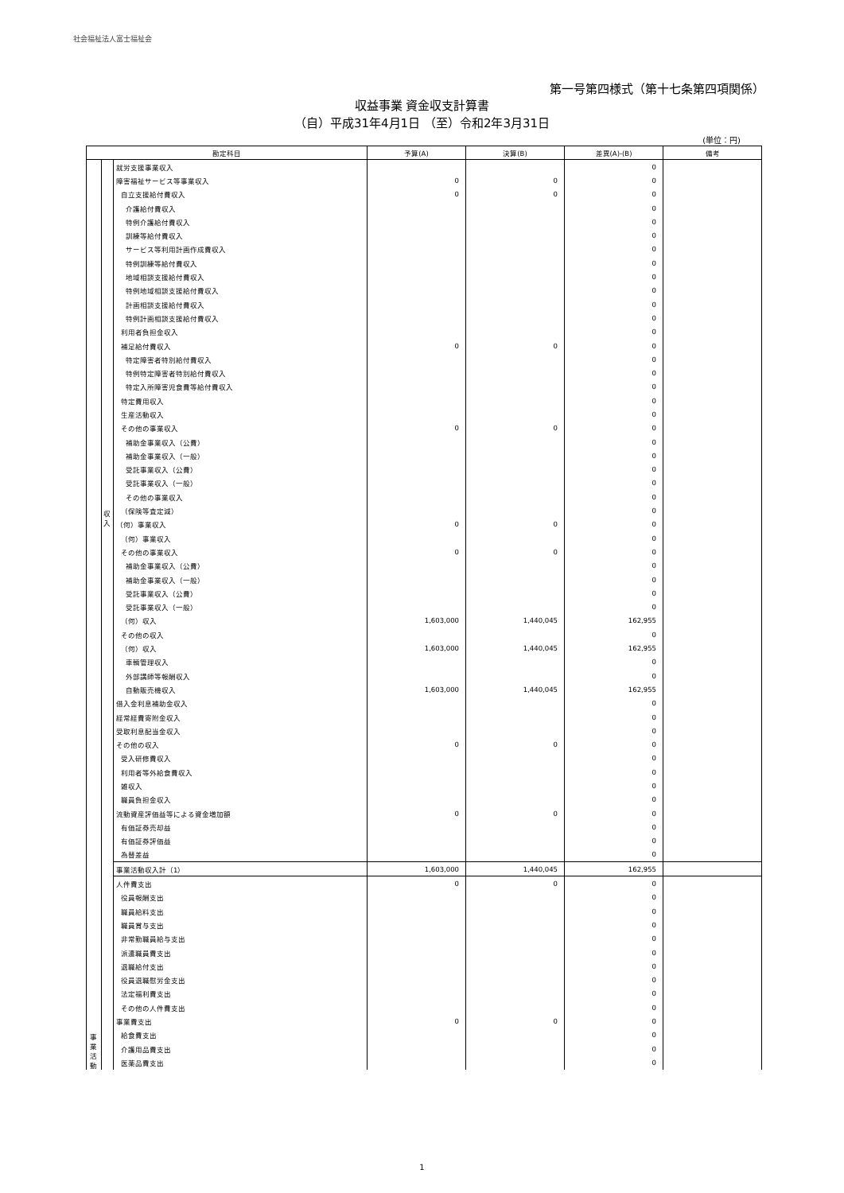社会福祉法人富士福祉会
第一号第四様式（第十七条第四項関係）
収益事業 資金収支計算書
（自）平成31年4月1日 （至）令和2年3月31日
(単位：円)
| 勘定科目 | | | 予算(A) | 決算(B) | 差異(A)-(B) | 備考 |
| --- | --- | --- | --- | --- | --- | --- |
| 事 業 活 動 | 収 入 | 就労支援事業収入 | | | 0 | |
| | | 障害福祉サービス等事業収入 | 0 | 0 | 0 | |
| | | 自立支援給付費収入 | 0 | 0 | 0 | |
| | | 介護給付費収入 | | | 0 | |
| | | 特例介護給付費収入 | | | 0 | |
| | | 訓練等給付費収入 | | | 0 | |
| | | サービス等利用計画作成費収入 | | | 0 | |
| | | 特例訓練等給付費収入 | | | 0 | |
| | | 地域相談支援給付費収入 | | | 0 | |
| | | 特例地域相談支援給付費収入 | | | 0 | |
| | | 計画相談支援給付費収入 | | | 0 | |
| | | 特例計画相談支援給付費収入 | | | 0 | |
| | | 利用者負担金収入 | | | 0 | |
| | | 補足給付費収入 | 0 | 0 | 0 | |
| | | 特定障害者特別給付費収入 | | | 0 | |
| | | 特例特定障害者特別給付費収入 | | | 0 | |
| | | 特定入所障害児食費等給付費収入 | | | 0 | |
| | | 特定費用収入 | | | 0 | |
| | | 生産活動収入 | | | 0 | |
| | | その他の事業収入 | 0 | 0 | 0 | |
| | | 補助金事業収入（公費） | | | 0 | |
| | | 補助金事業収入（一般） | | | 0 | |
| | | 受託事業収入（公費） | | | 0 | |
| | | 受託事業収入（一般） | | | 0 | |
| | | その他の事業収入 | | | 0 | |
| | | （保険等査定減） | | | 0 | |
| | | （何）事業収入 | 0 | 0 | 0 | |
| | | （何）事業収入 | | | 0 | |
| | | その他の事業収入 | 0 | 0 | 0 | |
| | | 補助金事業収入（公費） | | | 0 | |
| | | 補助金事業収入（一般） | | | 0 | |
| | | 受託事業収入（公費） | | | 0 | |
| | | 受託事業収入（一般） | | | 0 | |
| | | （何）収入 | 1,603,000 | 1,440,045 | 162,955 | |
| | | その他の収入 | | | 0 | |
| | | （何）収入 | 1,603,000 | 1,440,045 | 162,955 | |
| | | 車輌管理収入 | | | 0 | |
| | | 外部講師等報酬収入 | | | 0 | |
| | | 自動販売機収入 | 1,603,000 | 1,440,045 | 162,955 | |
| | | 借入金利息補助金収入 | | | 0 | |
| | | 経常経費寄附金収入 | | | 0 | |
| | | 受取利息配当金収入 | | | 0 | |
| | | その他の収入 | 0 | 0 | 0 | |
| | | 受入研修費収入 | | | 0 | |
| | | 利用者等外給食費収入 | | | 0 | |
| | | 雑収入 | | | 0 | |
| | | 職員負担金収入 | | | 0 | |
| | | 流動資産評価益等による資金増加額 | 0 | 0 | 0 | |
| | | 有価証券売却益 | | | 0 | |
| | | 有価証券評価益 | | | 0 | |
| | | 為替差益 | | | 0 | |
| | | 事業活動収入計（1） | 1,603,000 | 1,440,045 | 162,955 | |
| | | 人件費支出 | 0 | 0 | 0 | |
| | | 役員報酬支出 | | | 0 | |
| | | 職員給料支出 | | | 0 | |
| | | 職員賞与支出 | | | 0 | |
| | | 非常勤職員給与支出 | | | 0 | |
| | | 派遣職員費支出 | | | 0 | |
| | | 退職給付支出 | | | 0 | |
| | | 役員退職慰労金支出 | | | 0 | |
| | | 法定福利費支出 | | | 0 | |
| | | その他の人件費支出 | | | 0 | |
| | | 事業費支出 | 0 | 0 | 0 | |
| | | 給食費支出 | | | 0 | |
| | | 介護用品費支出 | | | 0 | |
| | | 医薬品費支出 | | | 0 | |
1